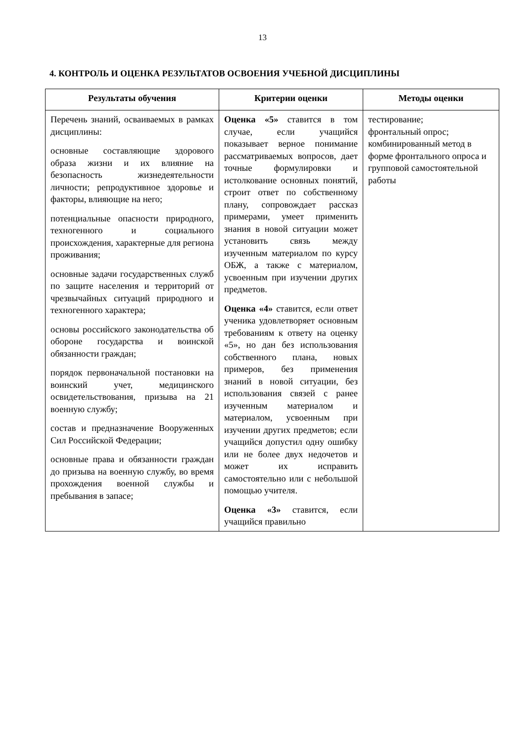13
4. КОНТРОЛЬ И ОЦЕНКА РЕЗУЛЬТАТОВ ОСВОЕНИЯ УЧЕБНОЙ ДИСЦИПЛИНЫ
| Результаты обучения | Критерии оценки | Методы оценки |
| --- | --- | --- |
| Перечень знаний, осваиваемых в рамках дисциплины: основные составляющие здорового образа жизни и их влияние на безопасность жизнедеятельности личности; репродуктивное здоровье и факторы, влияющие на него; потенциальные опасности природного, техногенного и социального происхождения, характерные для региона проживания; основные задачи государственных служб по защите населения и территорий от чрезвычайных ситуаций природного и техногенного характера; основы российского законодательства об обороне государства и воинской обязанности граждан; порядок первоначальной постановки на воинский учет, медицинского освидетельствования, призыва на 21 военную службу; состав и предназначение Вооруженных Сил Российской Федерации; основные права и обязанности граждан до призыва на военную службу, во время прохождения военной службы и пребывания в запасе; | Оценка «5» ставится в том случае, если учащийся показывает верное понимание рассматриваемых вопросов, дает точные формулировки и истолкование основных понятий, строит ответ по собственному плану, сопровождает рассказ примерами, умеет применить знания в новой ситуации может установить связь между изученным материалом по курсу ОБЖ, а также с материалом, усвоенным при изучении других предметов. Оценка «4» ставится, если ответ ученика удовлетворяет основным требованиям к ответу на оценку «5», но дан без использования собственного плана, новых примеров, без применения знаний в новой ситуации, без использования связей с ранее изученным материалом и материалом, усвоенным при изучении других предметов; если учащийся допустил одну ошибку или не более двух недочетов и может их исправить самостоятельно или с небольшой помощью учителя. Оценка «3» ставится, если учащийся правильно | тестирование; фронтальный опрос; комбинированный метод в форме фронтального опроса и групповой самостоятельной работы |